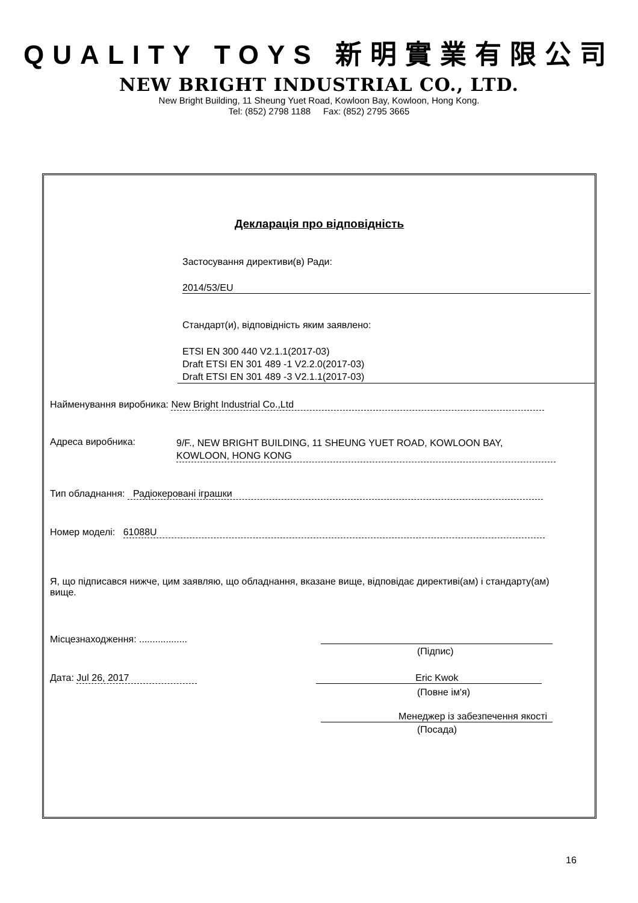QUALITY TOYS 新明實業有限公司
NEW BRIGHT INDUSTRIAL CO., LTD.
New Bright Building, 11 Sheung Yuet Road, Kowloon Bay, Kowloon, Hong Kong.
Tel: (852) 2798 1188 Fax: (852) 2795 3665
Декларація про відповідність
Застосування директиви(в) Ради:
2014/53/EU
Стандарт(и), відповідність яким заявлено:
ETSI EN 300 440 V2.1.1(2017-03)
Draft ETSI EN 301 489 -1 V2.2.0(2017-03)
Draft ETSI EN 301 489 -3 V2.1.1(2017-03)
Найменування виробника: New Bright Industrial Co.,Ltd
Адреса виробника:
9/F., NEW BRIGHT BUILDING, 11 SHEUNG YUET ROAD, KOWLOON BAY, KOWLOON, HONG KONG
Тип обладнання: Радіокеровані іграшки
Номер моделі: 61088U
Я, що підписався нижче, цим заявляю, що обладнання, вказане вище, відповідає директиві(ам) і стандарту(ам) вище.
Місцезнаходження: ..................
(Підпис)
Дата: Jul 26, 2017 Eric Kwok
(Повне ім'я)
Менеджер із забезпечення якості
(Посада)
16